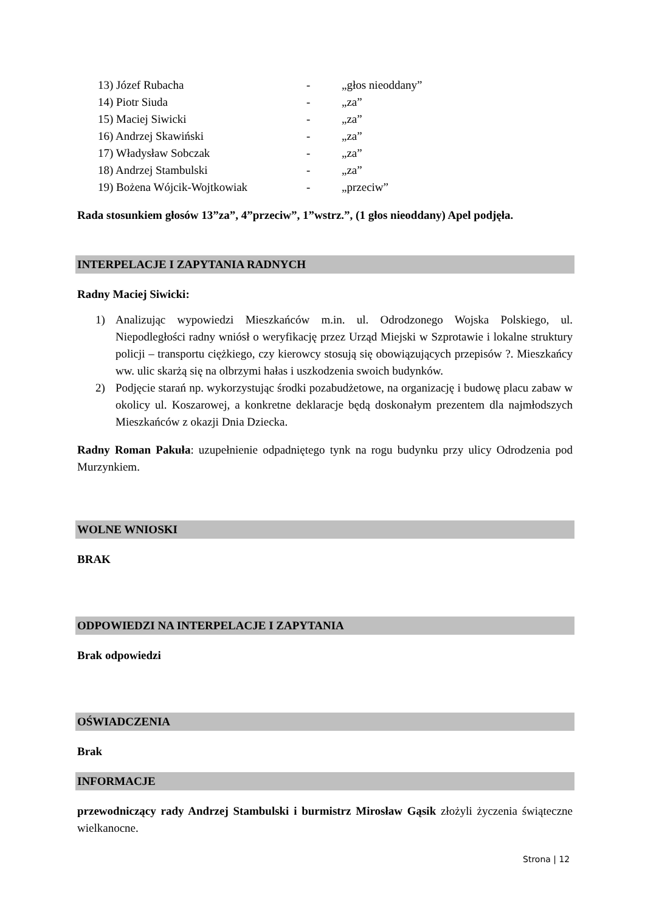13) Józef Rubacha - „głos nieoddany”
14) Piotr Siuda - „za”
15) Maciej Siwicki - „za”
16) Andrzej Skawiński - „za”
17) Władysław Sobczak - „za”
18) Andrzej Stambulski - „za”
19) Bożena Wójcik-Wojtkowiak - „przeciw”
Rada stosunkiem głosów 13”za”, 4”przeciw”, 1”wstrz.”, (1 głos nieoddany) Apel podjęła.
INTERPELACJE I ZAPYTANIA RADNYCH
Radny Maciej Siwicki:
1) Analizując wypowiedzi Mieszkańców m.in. ul. Odrodzonego Wojska Polskiego, ul. Niepodległości radny wniósł o weryfikację przez Urząd Miejski w Szprotawie i lokalne struktury policji – transportu ciężkiego, czy kierowcy stosują się obowiązujących przepisów ?. Mieszkańcy ww. ulic skarżą się na olbrzymi hałas i uszkodzenia swoich budynków.
2) Podjęcie starań np. wykorzystując środki pozabudżetowe, na organizację i budowę placu zabaw w okolicy ul. Koszarowej, a konkretne deklaracje będą doskonałym prezentem dla najmłodszych Mieszkańców z okazji Dnia Dziecka.
Radny Roman Pakuła: uzupełnienie odpadniętego tynk na rogu budynku przy ulicy Odrodzenia pod Murzynkiem.
WOLNE WNIOSKI
BRAK
ODPOWIEDZI NA INTERPELACJE I ZAPYTANIA
Brak odpowiedzi
OŚWIADCZENIA
Brak
INFORMACJE
przewodniczący rady Andrzej Stambulski i burmistrz Mirosław Gąsik złożyli życzenia świąteczne wielkanocne.
Strona | 12